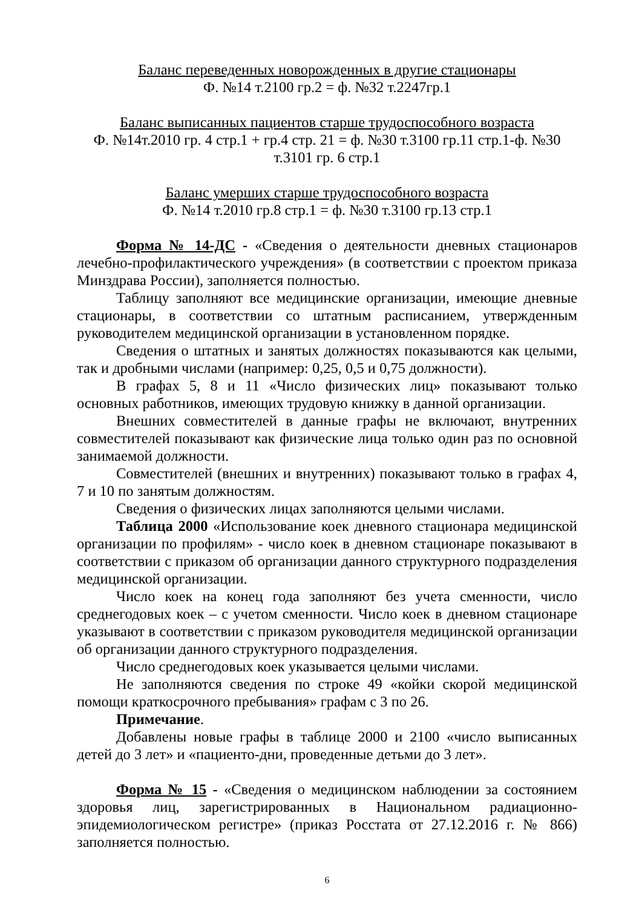Баланс переведенных новорожденных в другие стационары
Ф. №14 т.2100 гр.2 = ф. №32 т.2247гр.1
Баланс выписанных пациентов старше трудоспособного возраста
Ф. №14т.2010 гр. 4 стр.1 + гр.4 стр. 21 = ф. №30 т.3100 гр.11 стр.1-ф. №30 т.3101 гр. 6 стр.1
Баланс умерших старше трудоспособного возраста
Ф. №14 т.2010 гр.8 стр.1 = ф. №30 т.3100 гр.13 стр.1
Форма № 14-ДС - «Сведения о деятельности дневных стационаров лечебно-профилактического учреждения» (в соответствии с проектом приказа Минздрава России), заполняется полностью.
Таблицу заполняют все медицинские организации, имеющие дневные стационары, в соответствии со штатным расписанием, утвержденным руководителем медицинской организации в установленном порядке.
Сведения о штатных и занятых должностях показываются как целыми, так и дробными числами (например: 0,25, 0,5 и 0,75 должности).
В графах 5, 8 и 11 «Число физических лиц» показывают только основных работников, имеющих трудовую книжку в данной организации.
Внешних совместителей в данные графы не включают, внутренних совместителей показывают как физические лица только один раз по основной занимаемой должности.
Совместителей (внешних и внутренних) показывают только в графах 4, 7 и 10 по занятым должностям.
Сведения о физических лицах заполняются целыми числами.
Таблица 2000 «Использование коек дневного стационара медицинской организации по профилям» - число коек в дневном стационаре показывают в соответствии с приказом об организации данного структурного подразделения медицинской организации.
Число коек на конец года заполняют без учета сменности, число среднегодовых коек – с учетом сменности. Число коек в дневном стационаре указывают в соответствии с приказом руководителя медицинской организации об организации данного структурного подразделения.
Число среднегодовых коек указывается целыми числами.
Не заполняются сведения по строке 49 «койки скорой медицинской помощи краткосрочного пребывания» графам с 3 по 26.
Примечание.
Добавлены новые графы в таблице 2000 и 2100 «число выписанных детей до 3 лет» и «пациенто-дни, проведенные детьми до 3 лет».
Форма № 15 - «Сведения о медицинском наблюдении за состоянием здоровья лиц, зарегистрированных в Национальном радиационно-эпидемиологическом регистре» (приказ Росстата от 27.12.2016 г. № 866) заполняется полностью.
6